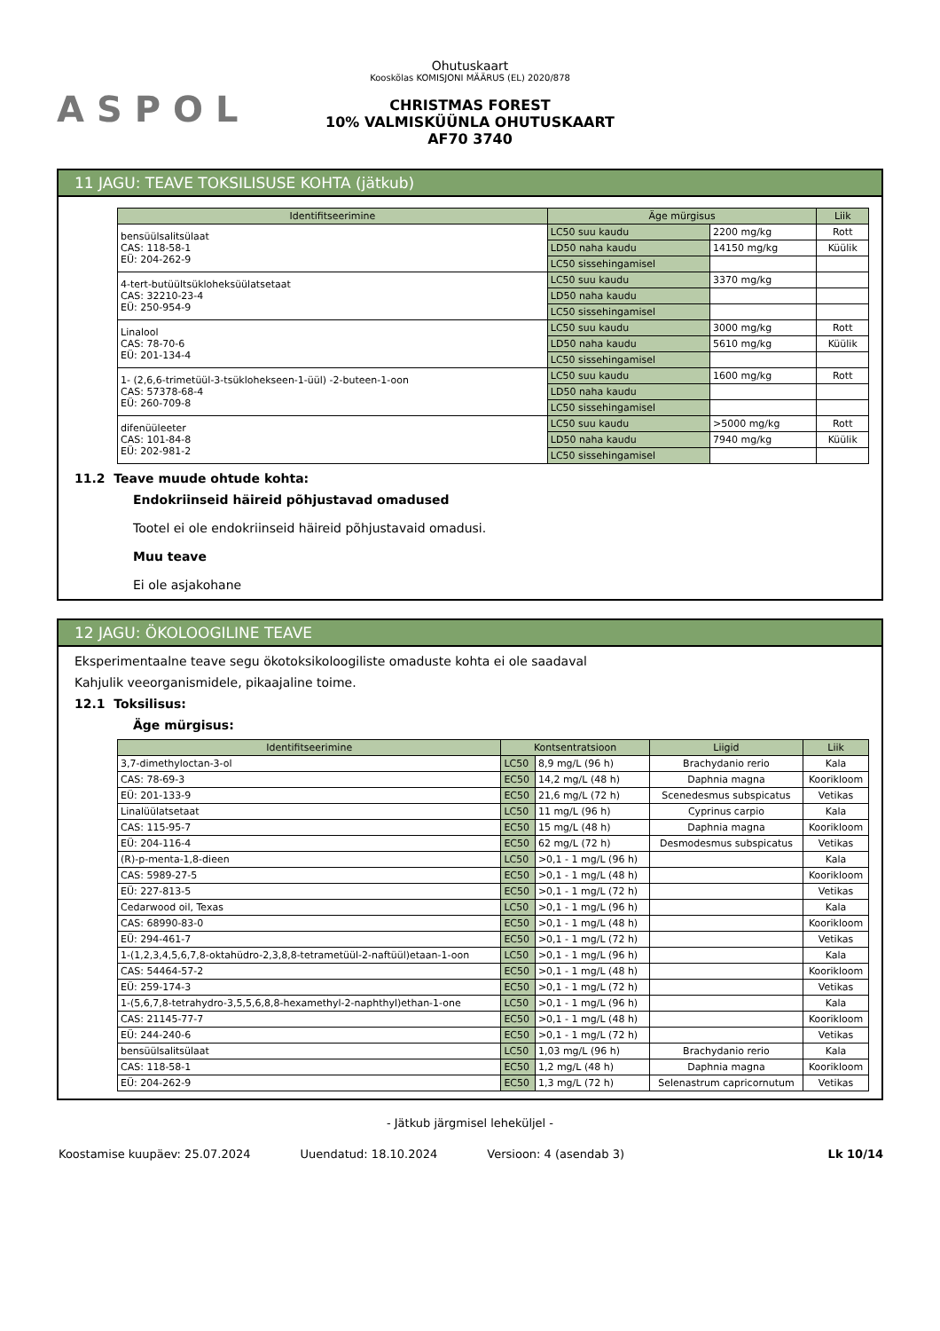ASPOL
Ohutuskaart
Kooskõlas KOMISJONI MÄÄRUS (EL) 2020/878
CHRISTMAS FOREST
10% VALMISKÜÜNLA OHUTUSKAART
AF70 3740
11 JAGU: TEAVE TOKSILISUSE KOHTA (jätkub)
| Identifitseerimine | Äge mürgisus | | Liik |
| --- | --- | --- | --- |
| bensüülsalitsülaat CAS: 118-58-1 EÜ: 204-262-9 | LC50 suu kaudu | 2200 mg/kg | Rott |
| | LD50 naha kaudu | 14150 mg/kg | Küülik |
| | LC50 sissehingamisel | | |
| 4-tert-butüültsükloheksüülatsetaat CAS: 32210-23-4 EÜ: 250-954-9 | LC50 suu kaudu | 3370 mg/kg | |
| | LD50 naha kaudu | | |
| | LC50 sissehingamisel | | |
| Linalool CAS: 78-70-6 EÜ: 201-134-4 | LC50 suu kaudu | 3000 mg/kg | Rott |
| | LD50 naha kaudu | 5610 mg/kg | Küülik |
| | LC50 sissehingamisel | | |
| 1- (2,6,6-trimetüül-3-tsüklohekseen-1-üül) -2-buteen-1-oon CAS: 57378-68-4 EÜ: 260-709-8 | LC50 suu kaudu | 1600 mg/kg | Rott |
| | LD50 naha kaudu | | |
| | LC50 sissehingamisel | | |
| difenüüleeter CAS: 101-84-8 EÜ: 202-981-2 | LC50 suu kaudu | >5000 mg/kg | Rott |
| | LD50 naha kaudu | 7940 mg/kg | Küülik |
| | LC50 sissehingamisel | | |
11.2 Teave muude ohtude kohta:
Endokriinseid häireid põhjustavad omadused
Tootel ei ole endokriinseid häireid põhjustavaid omadusi.
Muu teave
Ei ole asjakohane
12 JAGU: ÖKOLOOGILINE TEAVE
Eksperimentaalne teave segu ökotoksikoloogiliste omaduste kohta ei ole saadaval
Kahjulik veeorganismidele, pikaajaline toime.
12.1 Toksilisus:
Äge mürgisus:
| Identifitseerimine | Kontsentratsioon | | Liigid | Liik |
| --- | --- | --- | --- | --- |
| 3,7-dimethyloctan-3-ol | LC50 | 8,9 mg/L (96 h) | Brachydanio rerio | Kala |
| CAS: 78-69-3 | EC50 | 14,2 mg/L (48 h) | Daphnia magna | Koorikloom |
| EÜ: 201-133-9 | EC50 | 21,6 mg/L (72 h) | Scenedesmus subspicatus | Vetikas |
| Linalüülatsetaat | LC50 | 11 mg/L (96 h) | Cyprinus carpio | Kala |
| CAS: 115-95-7 | EC50 | 15 mg/L (48 h) | Daphnia magna | Koorikloom |
| EÜ: 204-116-4 | EC50 | 62 mg/L (72 h) | Desmodesmus subspicatus | Vetikas |
| (R)-p-menta-1,8-dieen | LC50 | >0,1 - 1 mg/L (96 h) | | Kala |
| CAS: 5989-27-5 | EC50 | >0,1 - 1 mg/L (48 h) | | Koorikloom |
| EÜ: 227-813-5 | EC50 | >0,1 - 1 mg/L (72 h) | | Vetikas |
| Cedarwood oil, Texas | LC50 | >0,1 - 1 mg/L (96 h) | | Kala |
| CAS: 68990-83-0 | EC50 | >0,1 - 1 mg/L (48 h) | | Koorikloom |
| EÜ: 294-461-7 | EC50 | >0,1 - 1 mg/L (72 h) | | Vetikas |
| 1-(1,2,3,4,5,6,7,8-oktahüdro-2,3,8,8-tetrametüül-2-naftüül)etaan-1-oon | LC50 | >0,1 - 1 mg/L (96 h) | | Kala |
| CAS: 54464-57-2 | EC50 | >0,1 - 1 mg/L (48 h) | | Koorikloom |
| EÜ: 259-174-3 | EC50 | >0,1 - 1 mg/L (72 h) | | Vetikas |
| 1-(5,6,7,8-tetrahydro-3,5,5,6,8,8-hexamethyl-2-naphthyl)ethan-1-one | LC50 | >0,1 - 1 mg/L (96 h) | | Kala |
| CAS: 21145-77-7 | EC50 | >0,1 - 1 mg/L (48 h) | | Koorikloom |
| EÜ: 244-240-6 | EC50 | >0,1 - 1 mg/L (72 h) | | Vetikas |
| bensüülsalitsülaat | LC50 | 1,03 mg/L (96 h) | Brachydanio rerio | Kala |
| CAS: 118-58-1 | EC50 | 1,2 mg/L (48 h) | Daphnia magna | Koorikloom |
| EÜ: 204-262-9 | EC50 | 1,3 mg/L (72 h) | Selenastrum capricornutum | Vetikas |
- Jätkub järgmisel leheküljel -
Koostamise kuupäev: 25.07.2024 Uuendatud: 18.10.2024 Versioon: 4 (asendab 3) Lk 10/14